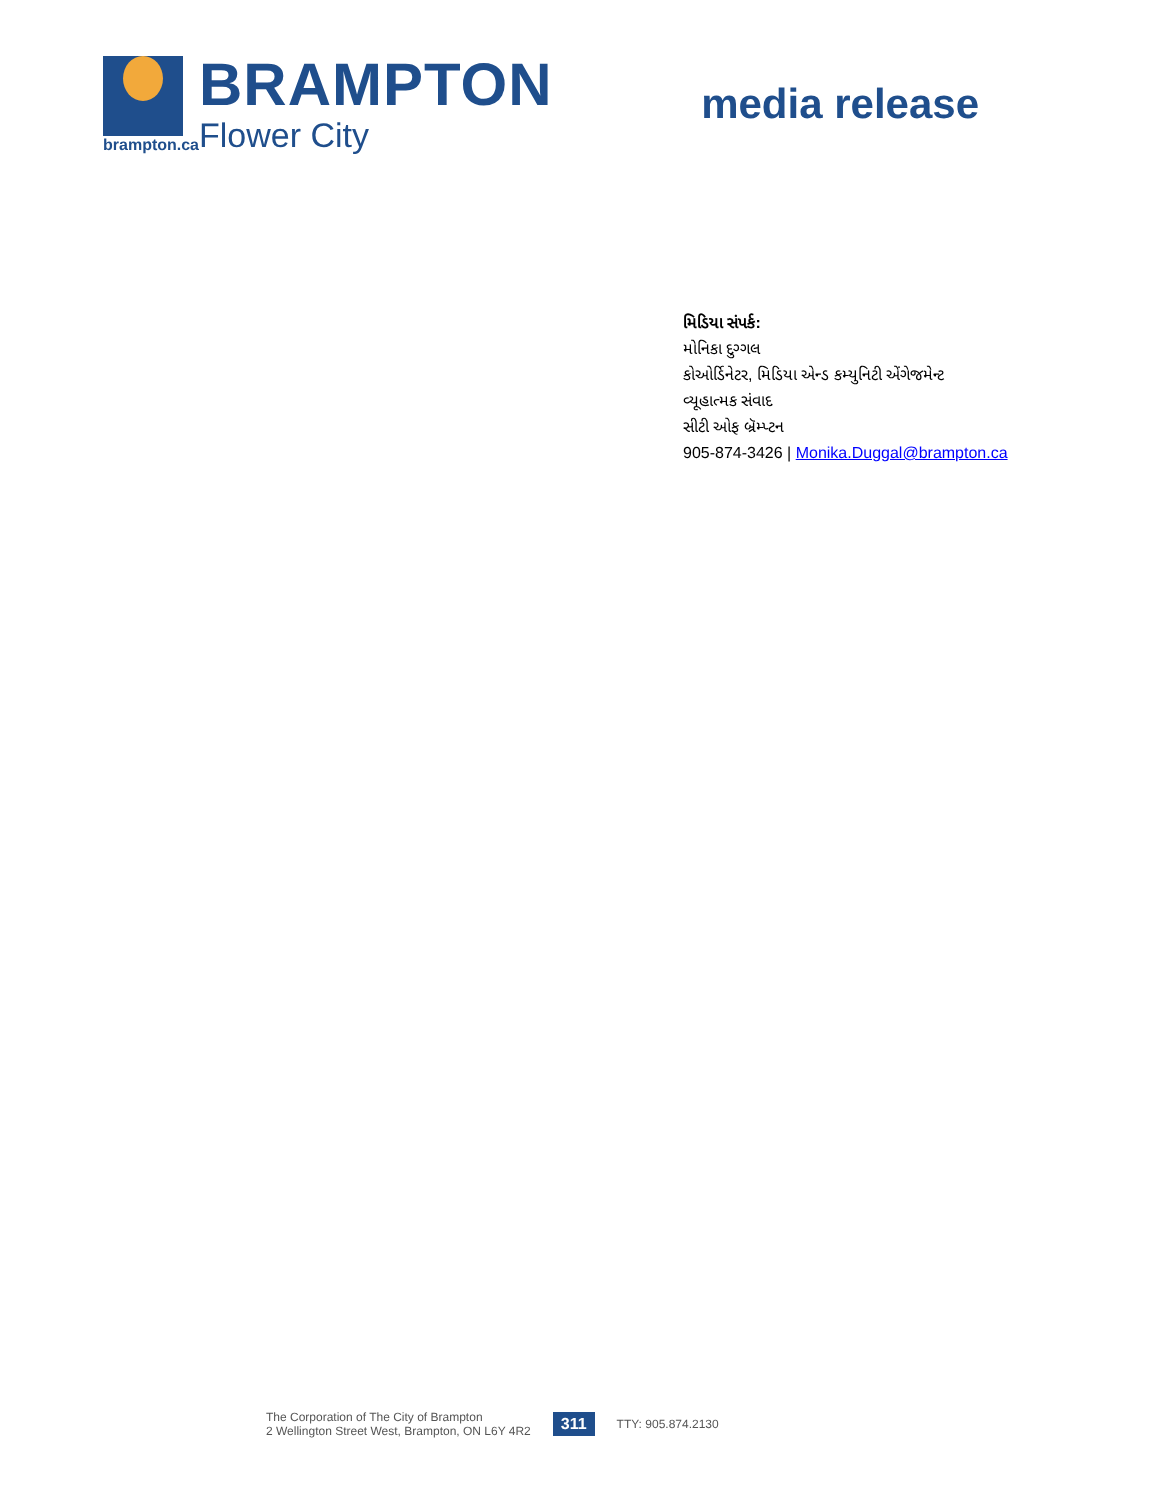brampton.ca
BRAMPTON
Flower City
media release
મિડિયા સંપર્ક:
મોનિકા દુગ્ગલ
કોઓર્ડિનેટર, મિડિયા એન્ડ કમ્યુનિટી એંગેજમેન્ટ
વ્યૂહાત્મક સંવાદ
સીટી ઓફ બ્રૅમ્પ્ટન
905-874-3426 | Monika.Duggal@brampton.ca
The Corporation of The City of Brampton
2 Wellington Street West, Brampton, ON L6Y 4R2
311
TTY: 905.874.2130